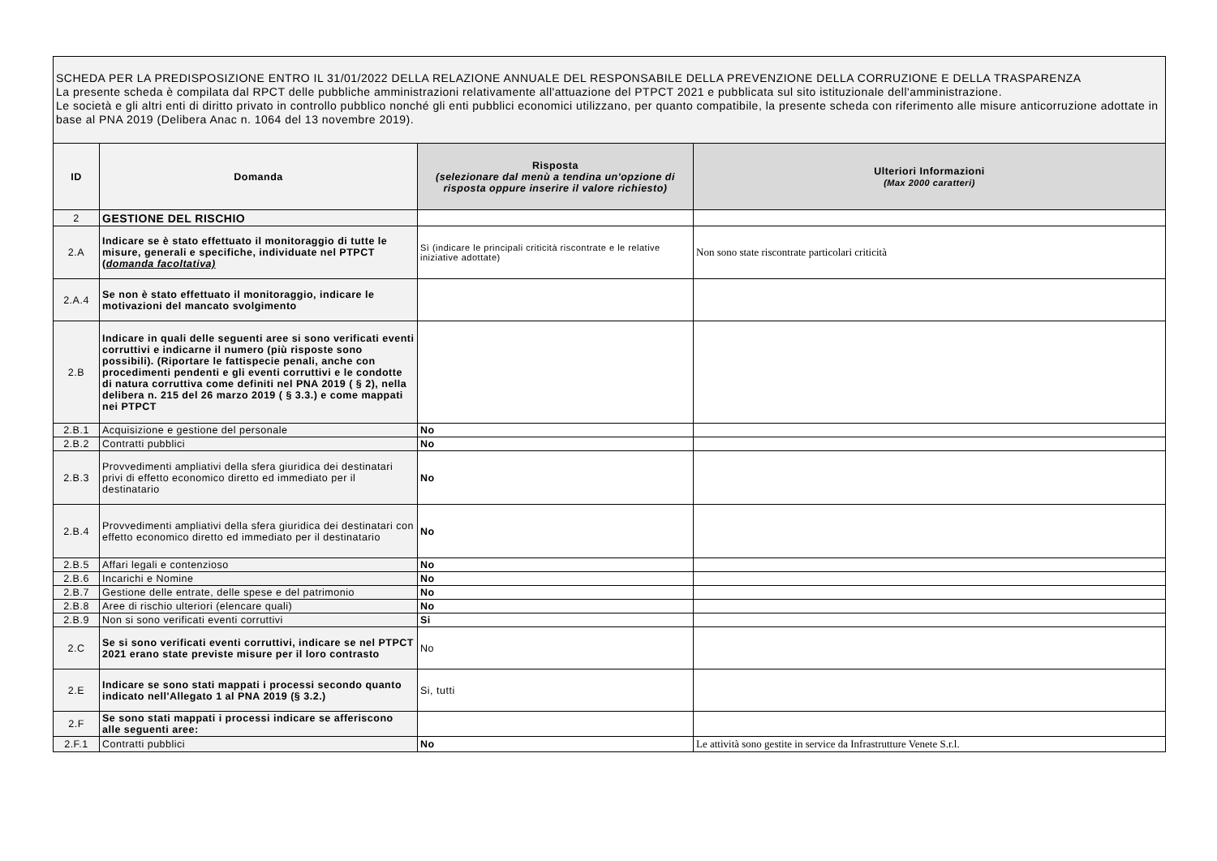SCHEDA PER LA PREDISPOSIZIONE ENTRO IL 31/01/2022 DELLA RELAZIONE ANNUALE DEL RESPONSABILE DELLA PREVENZIONE DELLA CORRUZIONE E DELLA TRASPARENZA
La presente scheda è compilata dal RPCT delle pubbliche amministrazioni relativamente all'attuazione del PTPCT 2021 e pubblicata sul sito istituzionale dell'amministrazione.
Le società e gli altri enti di diritto privato in controllo pubblico nonché gli enti pubblici economici utilizzano, per quanto compatibile, la presente scheda con riferimento alle misure anticorruzione adottate in base al PNA 2019 (Delibera Anac n. 1064 del 13 novembre 2019).
| ID | Domanda | Risposta (selezionare dal menù a tendina un'opzione di risposta oppure inserire il valore richiesto) | Ulteriori Informazioni (Max 2000 caratteri) |
| --- | --- | --- | --- |
| 2 | GESTIONE DEL RISCHIO | | |
| 2.A | Indicare se è stato effettuato il monitoraggio di tutte le misure, generali e specifiche, individuate nel PTPCT ( domanda facoltativa) | Sì (indicare le principali criticità riscontrate e le relative iniziative adottate) | Non sono state riscontrate particolari criticità |
| 2.A.4 | Se non è stato effettuato il monitoraggio, indicare le motivazioni del mancato svolgimento | | |
| 2.B | Indicare in quali delle seguenti aree si sono verificati eventi corruttivi e indicarne il numero (più risposte sono possibili). (Riportare le fattispecie penali, anche con procedimenti pendenti e gli eventi corruttivi e le condotte di natura corruttiva come definiti nel PNA 2019 ( § 2), nella delibera n. 215 del 26 marzo 2019 ( § 3.3.) e come mappati nei PTPCT | | |
| 2.B.1 | Acquisizione e gestione del personale | No | |
| 2.B.2 | Contratti pubblici | No | |
| 2.B.3 | Provvedimenti ampliativi della sfera giuridica dei destinatari privi di effetto economico diretto ed immediato per il destinatario | No | |
| 2.B.4 | Provvedimenti ampliativi della sfera giuridica dei destinatari con effetto economico diretto ed immediato per il destinatario | No | |
| 2.B.5 | Affari legali e contenzioso | No | |
| 2.B.6 | Incarichi e Nomine | No | |
| 2.B.7 | Gestione delle entrate, delle spese e del patrimonio | No | |
| 2.B.8 | Aree di rischio ulteriori (elencare quali) | No | |
| 2.B.9 | Non si sono verificati eventi corruttivi | Si | |
| 2.C | Se si sono verificati eventi corruttivi, indicare se nel PTPCT 2021 erano state previste misure per il loro contrasto | No | |
| 2.E | Indicare se sono stati mappati i processi secondo quanto indicato nell'Allegato 1 al PNA 2019 (§ 3.2.) | Si, tutti | |
| 2.F | Se sono stati mappati i processi indicare se afferiscono alle seguenti aree: | | |
| 2.F.1 | Contratti pubblici | No | Le attività sono gestite in service da Infrastrutture Venete S.r.l. |